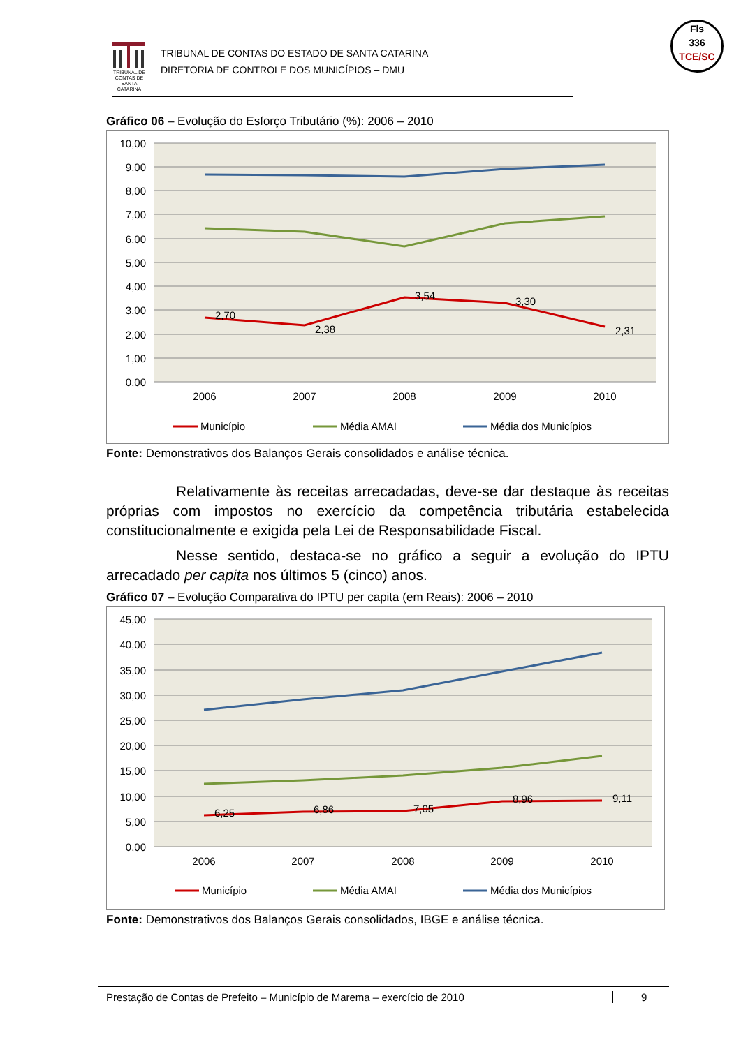TRIBUNAL DE CONTAS DE SANTA CATARINA
TRIBUNAL DE CONTAS DO ESTADO DE SANTA CATARINA
DIRETORIA DE CONTROLE DOS MUNICÍPIOS – DMU
Fls
336
TCE/SC
Gráfico 06 – Evolução do Esforço Tributário (%): 2006 – 2010
10,00
9,00
8,00
7,00
6,00
5,00
4,00
3,00
2,00
1,00
0,00
2,70
2,38
3,54
3,30
2,31
2006
2007
2008
2009
2010
Município
Média AMAI
Média dos Municípios
Fonte: Demonstrativos dos Balanços Gerais consolidados e análise técnica.
Relativamente às receitas arrecadadas, deve-se dar destaque às receitas próprias com impostos no exercício da competência tributária estabelecida constitucionalmente e exigida pela Lei de Responsabilidade Fiscal.
Nesse sentido, destaca-se no gráfico a seguir a evolução do IPTU arrecadado per capita nos últimos 5 (cinco) anos.
Gráfico 07 – Evolução Comparativa do IPTU per capita (em Reais): 2006 – 2010
45,00
40,00
35,00
30,00
25,00
20,00
15,00
10,00
5,00
0,00
6,25
6,86
7,05
8,96
9,11
2006
2007
2008
2009
2010
Município
Média AMAI
Média dos Municípios
Fonte: Demonstrativos dos Balanços Gerais consolidados, IBGE e análise técnica.
Prestação de Contas de Prefeito – Município de Marema – exercício de 2010 9